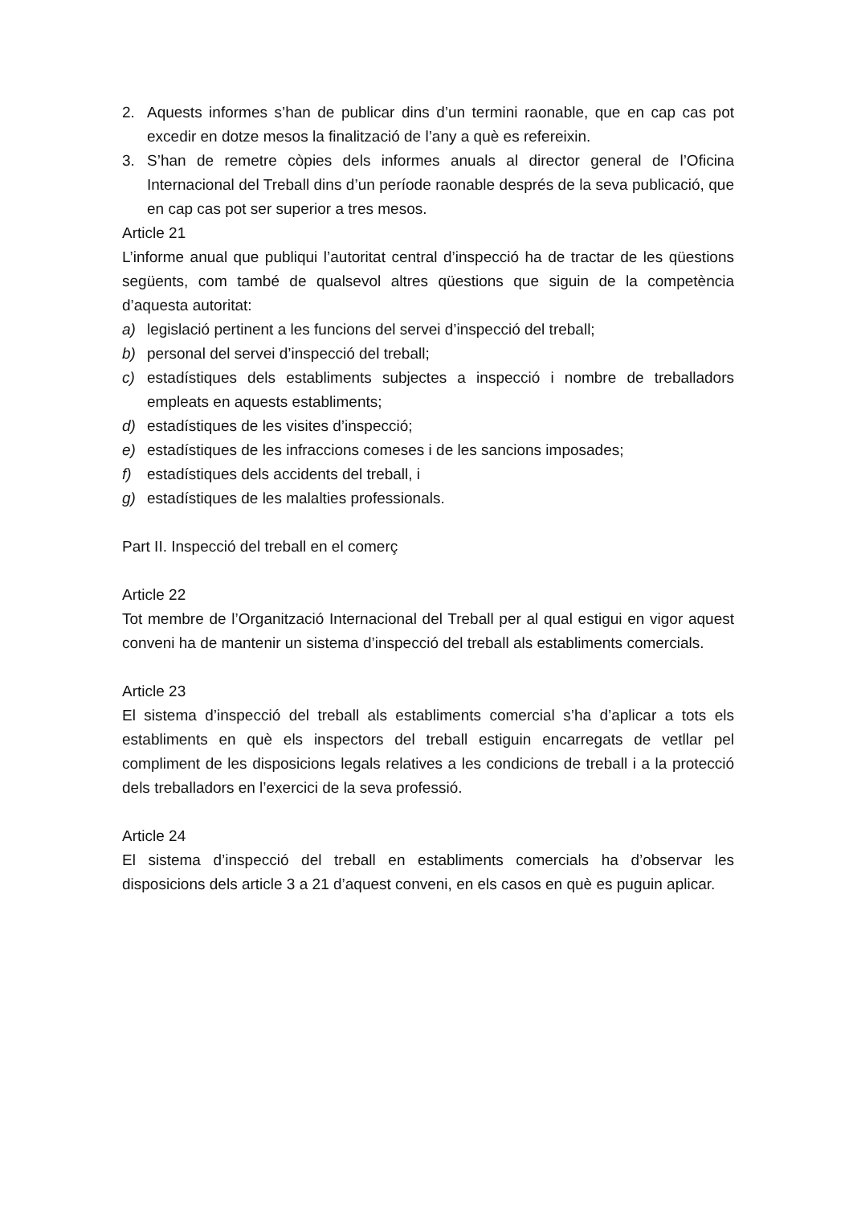2. Aquests informes s’han de publicar dins d’un termini raonable, que en cap cas pot excedir en dotze mesos la finalització de l’any a què es refereixin.
3. S’han de remetre còpies dels informes anuals al director general de l’Oficina Internacional del Treball dins d’un període raonable després de la seva publicació, que en cap cas pot ser superior a tres mesos.
Article 21
L’informe anual que publiqui l’autoritat central d’inspecció ha de tractar de les qüestions següents, com també de qualsevol altres qüestions que siguin de la competència d’aquesta autoritat:
a) legislació pertinent a les funcions del servei d’inspecció del treball;
b) personal del servei d’inspecció del treball;
c) estadístiques dels establiments subjectes a inspecció i nombre de treballadors empleats en aquests establiments;
d) estadístiques de les visites d’inspecció;
e) estadístiques de les infraccions comeses i de les sancions imposades;
f) estadístiques dels accidents del treball, i
g) estadístiques de les malalties professionals.
Part II. Inspecció del treball en el comerç
Article 22
Tot membre de l’Organització Internacional del Treball per al qual estigui en vigor aquest conveni ha de mantenir un sistema d’inspecció del treball als establiments comercials.
Article 23
El sistema d’inspecció del treball als establiments comercial s’ha d’aplicar a tots els establiments en què els inspectors del treball estiguin encarregats de vetllar pel compliment de les disposicions legals relatives a les condicions de treball i a la protecció dels treballadors en l’exercici de la seva professió.
Article 24
El sistema d’inspecció del treball en establiments comercials ha d’observar les disposicions dels article 3 a 21 d’aquest conveni, en els casos en què es puguin aplicar.